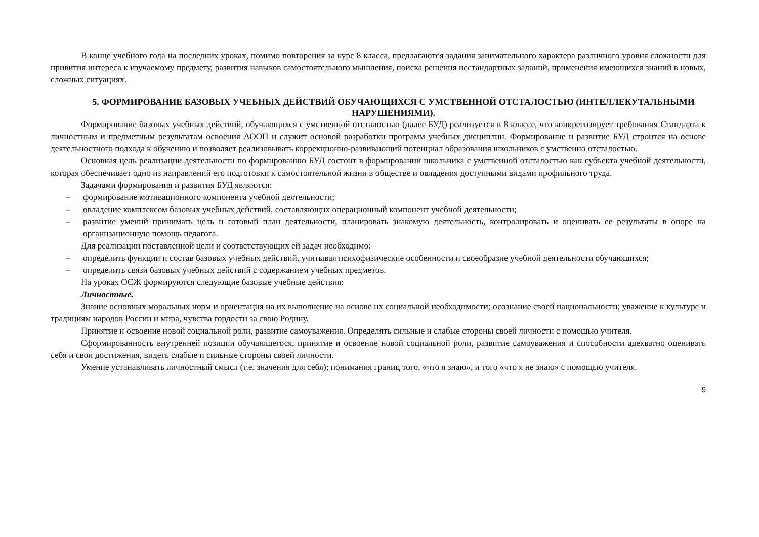В конце учебного года на последних уроках, помимо повторения за курс 8 класса, предлагаются задания занимательного характера различного уровня сложности для привития интереса к изучаемому предмету, развития навыков самостоятельного мышления, поиска решения нестандартных заданий, применения имеющихся знаний в новых, сложных ситуациях.
5. ФОРМИРОВАНИЕ БАЗОВЫХ УЧЕБНЫХ ДЕЙСТВИЙ ОБУЧАЮЩИХСЯ С УМСТВЕННОЙ ОТСТАЛОСТЬЮ (ИНТЕЛЛЕКУТАЛЬНЫМИ НАРУШЕНИЯМИ).
Формирование базовых учебных действий, обучающихся с умственной отсталостью (далее БУД) реализуется в 8 классе, что конкретизирует требования Стандарта к личностным и предметным результатам освоения АООП и служит основой разработки программ учебных дисциплин. Формирование и развитие БУД строится на основе деятельностного подхода к обучению и позволяет реализовывать коррекционно-развивающий потенциал образования школьников с умственно отсталостью.
Основная цель реализации деятельности по формированию БУД состоит в формировании школьника с умственной отсталостью как субъекта учебной деятельности, которая обеспечивает одно из направлений его подготовки к самостоятельной жизни в обществе и овладения доступными видами профильного труда.
Задачами формирования и развития БУД являются:
– формирование мотивационного компонента учебной деятельности;
– овладение комплексом базовых учебных действий, составляющих операционный компонент учебной деятельности;
– развитие умений принимать цель и готовый план деятельности, планировать знакомую деятельность, контролировать и оценивать ее результаты в опоре на организационную помощь педагога.
Для реализации поставленной цели и соответствующих ей задач необходимо:
– определить функции и состав базовых учебных действий, учитывая психофизические особенности и своеобразие учебной деятельности обучающихся;
– определить связи базовых учебных действий с содержанием учебных предметов.
На уроках ОСЖ формируются следующие базовые учебные действия:
Личностные.
Знание основных моральных норм и ориентация на их выполнение на основе их социальной необходимости; осознание своей национальности; уважение к культуре и традициям народов России и мира, чувства гордости за свою Родину.
Принятие и освоение новой социальной роли, развитие самоуважения. Определять сильные и слабые стороны своей личности с помощью учителя.
Сформированность внутренней позиции обучающегося, принятие и освоение новой социальной роли, развитие самоуважения и способности адекватно оценивать себя и свои достижения, видеть слабые и сильные стороны своей личности.
Умение устанавливать личностный смысл (т.е. значения для себя); понимания границ того, «что я знаю», и того «что я не знаю» с помощью учителя.
9